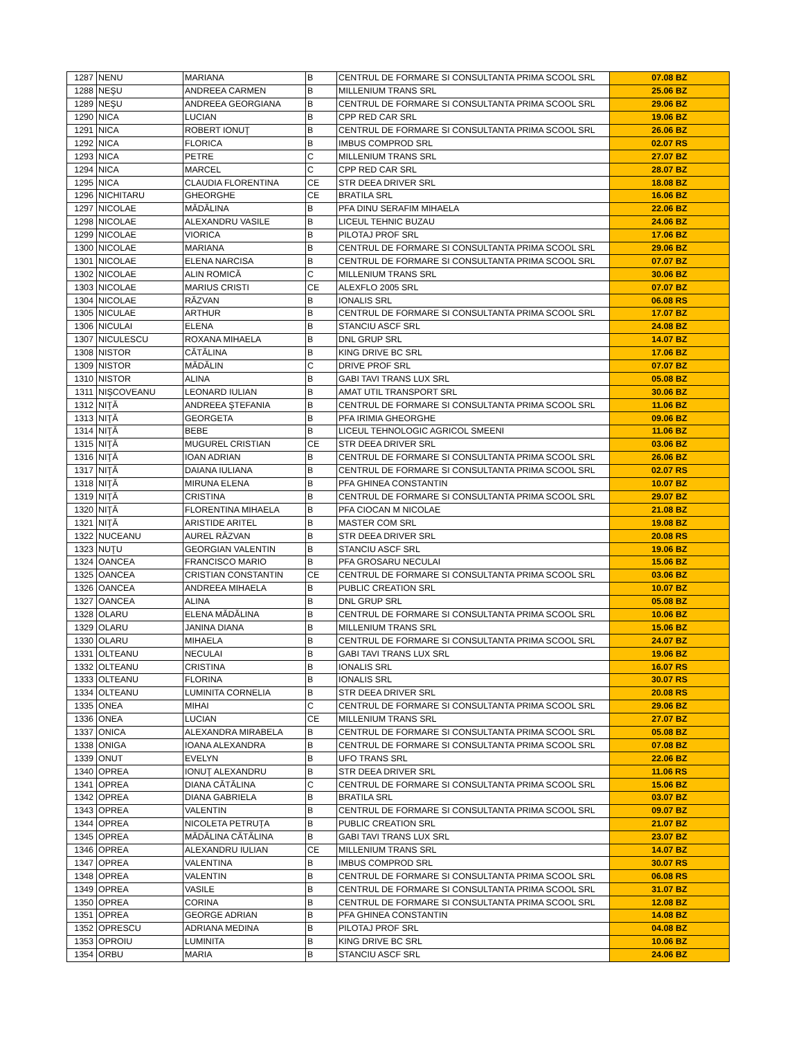| 1287 | NENU | MARIANA | B | CENTRUL DE FORMARE SI CONSULTANTA PRIMA SCOOL SRL | 07.08 BZ |
| 1288 | NEŞU | ANDREEA CARMEN | B | MILLENIUM TRANS SRL | 25.06 BZ |
| 1289 | NEŞU | ANDREEA GEORGIANA | B | CENTRUL DE FORMARE SI CONSULTANTA PRIMA SCOOL SRL | 29.06 BZ |
| 1290 | NICA | LUCIAN | B | CPP RED CAR SRL | 19.06 BZ |
| 1291 | NICA | ROBERT IONUŢ | B | CENTRUL DE FORMARE SI CONSULTANTA PRIMA SCOOL SRL | 26.06 BZ |
| 1292 | NICA | FLORICA | B | IMBUS COMPROD SRL | 02.07 RS |
| 1293 | NICA | PETRE | C | MILLENIUM TRANS SRL | 27.07 BZ |
| 1294 | NICA | MARCEL | C | CPP RED CAR SRL | 28.07 BZ |
| 1295 | NICA | CLAUDIA FLORENTINA | CE | STR DEEA DRIVER SRL | 18.08 BZ |
| 1296 | NICHITARU | GHEORGHE | CE | BRATILA SRL | 16.06 BZ |
| 1297 | NICOLAE | MĂDĂLINA | B | PFA DINU SERAFIM MIHAELA | 22.06 BZ |
| 1298 | NICOLAE | ALEXANDRU VASILE | B | LICEUL TEHNIC BUZAU | 24.06 BZ |
| 1299 | NICOLAE | VIORICA | B | PILOTAJ PROF SRL | 17.06 BZ |
| 1300 | NICOLAE | MARIANA | B | CENTRUL DE FORMARE SI CONSULTANTA PRIMA SCOOL SRL | 29.06 BZ |
| 1301 | NICOLAE | ELENA NARCISA | B | CENTRUL DE FORMARE SI CONSULTANTA PRIMA SCOOL SRL | 07.07 BZ |
| 1302 | NICOLAE | ALIN ROMICĂ | C | MILLENIUM TRANS SRL | 30.06 BZ |
| 1303 | NICOLAE | MARIUS CRISTI | CE | ALEXFLO 2005 SRL | 07.07 BZ |
| 1304 | NICOLAE | RĂZVAN | B | IONALIS SRL | 06.08 RS |
| 1305 | NICULAE | ARTHUR | B | CENTRUL DE FORMARE SI CONSULTANTA PRIMA SCOOL SRL | 17.07 BZ |
| 1306 | NICULAI | ELENA | B | STANCIU ASCF SRL | 24.08 BZ |
| 1307 | NICULESCU | ROXANA MIHAELA | B | DNL GRUP SRL | 14.07 BZ |
| 1308 | NISTOR | CĂTĂLINA | B | KING DRIVE BC SRL | 17.06 BZ |
| 1309 | NISTOR | MĂDĂLIN | C | DRIVE PROF SRL | 07.07 BZ |
| 1310 | NISTOR | ALINA | B | GABI TAVI TRANS LUX SRL | 05.08 BZ |
| 1311 | NIŞCOVEANU | LEONARD IULIAN | B | AMAT UTIL TRANSPORT SRL | 30.06 BZ |
| 1312 | NIŢĂ | ANDREEA ŞTEFANIA | B | CENTRUL DE FORMARE SI CONSULTANTA PRIMA SCOOL SRL | 11.06 BZ |
| 1313 | NIŢĂ | GEORGETA | B | PFA IRIMIA GHEORGHE | 09.06 BZ |
| 1314 | NIŢĂ | BEBE | B | LICEUL TEHNOLOGIC AGRICOL SMEENI | 11.06 BZ |
| 1315 | NIŢĂ | MUGUREL CRISTIAN | CE | STR DEEA DRIVER SRL | 03.06 BZ |
| 1316 | NIŢĂ | IOAN ADRIAN | B | CENTRUL DE FORMARE SI CONSULTANTA PRIMA SCOOL SRL | 26.06 BZ |
| 1317 | NIŢĂ | DAIANA IULIANA | B | CENTRUL DE FORMARE SI CONSULTANTA PRIMA SCOOL SRL | 02.07 RS |
| 1318 | NIŢĂ | MIRUNA ELENA | B | PFA GHINEA CONSTANTIN | 10.07 BZ |
| 1319 | NIŢĂ | CRISTINA | B | CENTRUL DE FORMARE SI CONSULTANTA PRIMA SCOOL SRL | 29.07 BZ |
| 1320 | NIŢĂ | FLORENTINA MIHAELA | B | PFA CIOCAN M NICOLAE | 21.08 BZ |
| 1321 | NIŢĂ | ARISTIDE ARITEL | B | MASTER COM SRL | 19.08 BZ |
| 1322 | NUCEANU | AUREL RĂZVAN | B | STR DEEA DRIVER SRL | 20.08 RS |
| 1323 | NUŢU | GEORGIAN VALENTIN | B | STANCIU ASCF SRL | 19.06 BZ |
| 1324 | OANCEA | FRANCISCO MARIO | B | PFA GROSARU NECULAI | 15.06 BZ |
| 1325 | OANCEA | CRISTIAN CONSTANTIN | CE | CENTRUL DE FORMARE SI CONSULTANTA PRIMA SCOOL SRL | 03.06 BZ |
| 1326 | OANCEA | ANDREEA MIHAELA | B | PUBLIC CREATION SRL | 10.07 BZ |
| 1327 | OANCEA | ALINA | B | DNL GRUP SRL | 05.08 BZ |
| 1328 | OLARU | ELENA MĂDĂLINA | B | CENTRUL DE FORMARE SI CONSULTANTA PRIMA SCOOL SRL | 10.06 BZ |
| 1329 | OLARU | JANINA DIANA | B | MILLENIUM TRANS SRL | 15.06 BZ |
| 1330 | OLARU | MIHAELA | B | CENTRUL DE FORMARE SI CONSULTANTA PRIMA SCOOL SRL | 24.07 BZ |
| 1331 | OLTEANU | NECULAI | B | GABI TAVI TRANS LUX SRL | 19.06 BZ |
| 1332 | OLTEANU | CRISTINA | B | IONALIS SRL | 16.07 RS |
| 1333 | OLTEANU | FLORINA | B | IONALIS SRL | 30.07 RS |
| 1334 | OLTEANU | LUMINITA CORNELIA | B | STR DEEA DRIVER SRL | 20.08 RS |
| 1335 | ONEA | MIHAI | C | CENTRUL DE FORMARE SI CONSULTANTA PRIMA SCOOL SRL | 29.06 BZ |
| 1336 | ONEA | LUCIAN | CE | MILLENIUM TRANS SRL | 27.07 BZ |
| 1337 | ONICA | ALEXANDRA MIRABELA | B | CENTRUL DE FORMARE SI CONSULTANTA PRIMA SCOOL SRL | 05.08 BZ |
| 1338 | ONIGA | IOANA ALEXANDRA | B | CENTRUL DE FORMARE SI CONSULTANTA PRIMA SCOOL SRL | 07.08 BZ |
| 1339 | ONUT | EVELYN | B | UFO TRANS SRL | 22.06 BZ |
| 1340 | OPREA | IONUŢ ALEXANDRU | B | STR DEEA DRIVER SRL | 11.06 RS |
| 1341 | OPREA | DIANA CĂTĂLINA | C | CENTRUL DE FORMARE SI CONSULTANTA PRIMA SCOOL SRL | 15.06 BZ |
| 1342 | OPREA | DIANA GABRIELA | B | BRATILA SRL | 03.07 BZ |
| 1343 | OPREA | VALENTIN | B | CENTRUL DE FORMARE SI CONSULTANTA PRIMA SCOOL SRL | 09.07 BZ |
| 1344 | OPREA | NICOLETA PETRUŢA | B | PUBLIC CREATION SRL | 21.07 BZ |
| 1345 | OPREA | MĂDĂLINA CĂTĂLINA | B | GABI TAVI TRANS LUX SRL | 23.07 BZ |
| 1346 | OPREA | ALEXANDRU IULIAN | CE | MILLENIUM TRANS SRL | 14.07 BZ |
| 1347 | OPREA | VALENTINA | B | IMBUS COMPROD SRL | 30.07 RS |
| 1348 | OPREA | VALENTIN | B | CENTRUL DE FORMARE SI CONSULTANTA PRIMA SCOOL SRL | 06.08 RS |
| 1349 | OPREA | VASILE | B | CENTRUL DE FORMARE SI CONSULTANTA PRIMA SCOOL SRL | 31.07 BZ |
| 1350 | OPREA | CORINA | B | CENTRUL DE FORMARE SI CONSULTANTA PRIMA SCOOL SRL | 12.08 BZ |
| 1351 | OPREA | GEORGE ADRIAN | B | PFA GHINEA CONSTANTIN | 14.08 BZ |
| 1352 | OPRESCU | ADRIANA MEDINA | B | PILOTAJ PROF SRL | 04.08 BZ |
| 1353 | OPROIU | LUMINITA | B | KING DRIVE BC SRL | 10.06 BZ |
| 1354 | ORBU | MARIA | B | STANCIU ASCF SRL | 24.06 BZ |